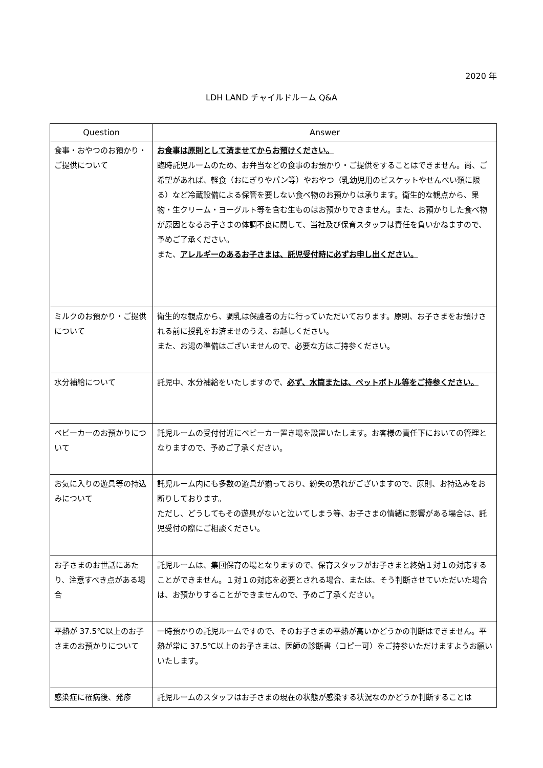2020 年
LDH LAND チャイルドルーム Q&A
| Question | Answer |
| --- | --- |
| 食事・おやつのお預かり・ご提供について | お食事は原則として済ませてからお預けください。 臨時託児ルームのため、お弁当などの食事のお預かり・ご提供をすることはできません。尚、ご希望があれば、軽食（おにぎりやパン等）やおやつ（乳幼児用のビスケットやせんべい類に限る）など冷蔵設備による保管を要しない食べ物のお預かりは承ります。衛生的な観点から、果物・生クリーム・ヨーグルト等を含む生ものはお預かりできません。また、お預かりした食べ物が原因となるお子さまの体調不良に関して、当社及び保育スタッフは責任を負いかねますので、予めご了承ください。 また、 アレルギーのあるお子さまは、託児受付時に必ずお申し出ください。 |
| ミルクのお預かり・ご提供について | 衛生的な観点から、調乳は保護者の方に行っていただいております。原則、お子さまをお預けされる前に授乳をお済ませのうえ、お越しください。 また、お湯の準備はございませんので、必要な方はご持参ください。 |
| 水分補給について | 託児中、水分補給をいたしますので、 必ず、水筒または、ペットボトル等をご持参ください。 |
| ベビーカーのお預かりについて | 託児ルームの受付付近にベビーカー置き場を設置いたします。お客様の責任下においての管理となりますので、予めご了承ください。 |
| お気に入りの遊具等の持込みについて | 託児ルーム内にも多数の遊具が揃っており、紛失の恐れがございますので、原則、お持込みをお断りしております。 ただし、どうしてもその遊具がないと泣いてしまう等、お子さまの情緒に影響がある場合は、託児受付の際にご相談ください。 |
| お子さまのお世話にあたり、注意すべき点がある場合 | 託児ルームは、集団保育の場となりますので、保育スタッフがお子さまと終始１対１の対応することができません。１対１の対応を必要とされる場合、または、そう判断させていただいた場合は、お預かりすることができませんので、予めご了承ください。 |
| 平熱が 37.5℃以上のお子さまのお預かりについて | 一時預かりの託児ルームですので、そのお子さまの平熱が高いかどうかの判断はできません。平熱が常に 37.5℃以上のお子さまは、医師の診断書（コピー可）をご持参いただけますようお願いいたします。 |
| 感染症に罹病後、発疹 | 託児ルームのスタッフはお子さまの現在の状態が感染する状況なのかどうか判断することは |